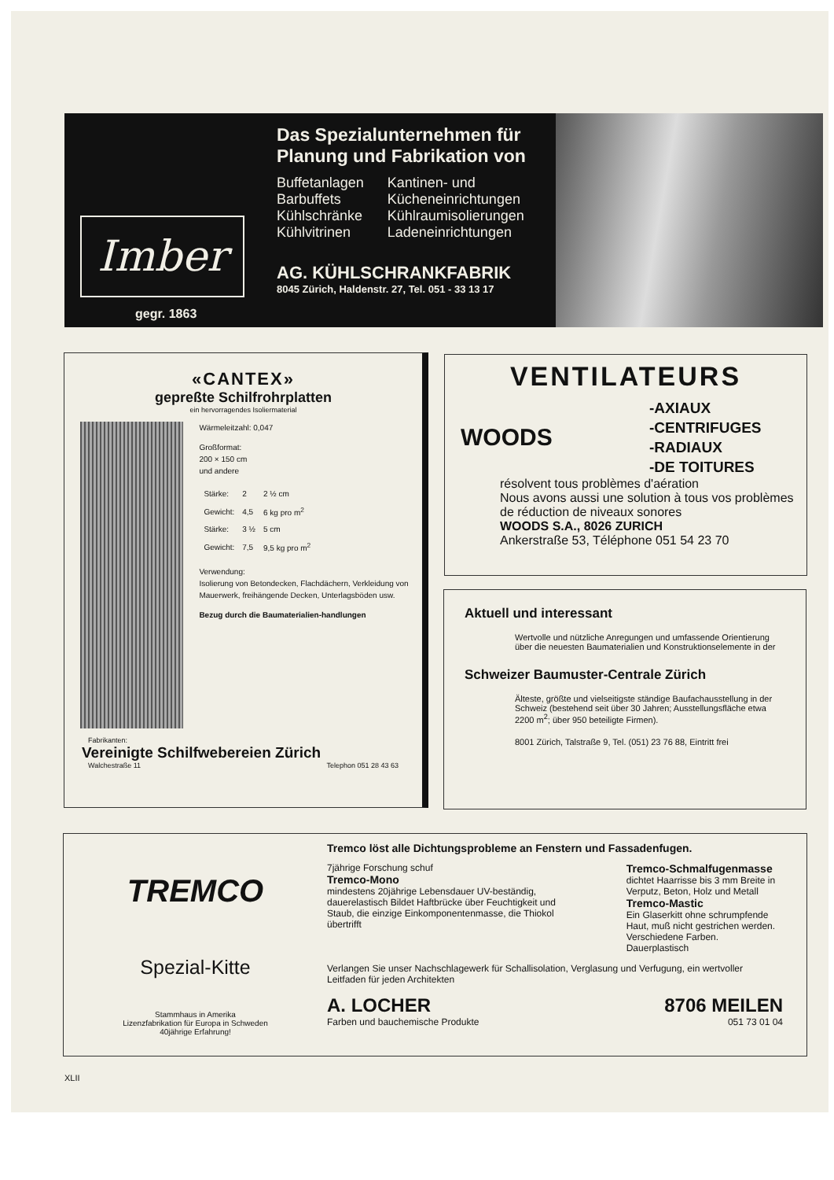Imber
gegr. 1863
Das Spezialunternehmen für Planung und Fabrikation von
Buffetanlagen
Barbuffets
Kühlschränke
Kühlvitrinen
Kantinen- und
Kücheneinrichtungen
Kühlraumisolierungen
Ladeneinrichtungen
AG. KÜHLSCHRANKFABRIK
8045 Zürich, Haldenstr. 27, Tel. 051 - 33 13 17
«CANTEX»
gepreßte Schilfrohrplatten
ein hervorragendes Isoliermaterial
Wärmeleitzahl: 0,047
Großformat:
200 × 150 cm
und andere
| Stärke: | 2 | 2 ½ cm |
| Gewicht: | 4,5 | 6 kg pro m<sup>2</sup> |
| Stärke: | 3 ½ | 5 cm |
| Gewicht: | 7,5 | 9,5 kg pro m<sup>2</sup> |
Verwendung:
Isolierung von Betondecken, Flachdächern, Verkleidung von Mauerwerk, freihängende Decken, Unterlagsböden usw.
Bezug durch die Baumaterialien-handlungen
Fabrikanten:
Vereinigte Schilfwebereien Zürich
Walchestraße 11 Telephon 051 28 43 63
VENTILATEURS
WOODS
-AXIAUX
-CENTRIFUGES
-RADIAUX
-DE TOITURES
résolvent tous problèmes d'aération
Nous avons aussi une solution à tous vos problèmes de réduction de niveaux sonores
WOODS S.A., 8026 ZURICH
Ankerstraße 53, Téléphone 051 54 23 70
Aktuell und interessant
Wertvolle und nützliche Anregungen und umfassende Orientierung über die neuesten Baumaterialien und Konstruktionselemente in der
Schweizer Baumuster-Centrale Zürich
Älteste, größte und vielseitigste ständige Baufachausstellung in der Schweiz (bestehend seit über 30 Jahren; Ausstellungsfläche etwa 2200 m<sup>2</sup>; über 950 beteiligte Firmen).
8001 Zürich, Talstraße 9, Tel. (051) 23 76 88, Eintritt frei
TREMCO
Spezial-Kitte
Stammhaus in Amerika
Lizenzfabrikation für Europa in Schweden
40jährige Erfahrung!
Tremco löst alle Dichtungsprobleme an Fenstern und Fassadenfugen.
7jährige Forschung schuf
Tremco-Mono
mindestens 20jährige Lebensdauer UV-beständig, dauerelastisch Bildet Haftbrücke über Feuchtigkeit und Staub, die einzige Einkomponentenmasse, die Thiokol übertrifft
Tremco-Schmalfugenmasse
dichtet Haarrisse bis 3 mm Breite in Verputz, Beton, Holz und Metall
Tremco-Mastic
Ein Glaserkitt ohne schrumpfende Haut, muß nicht gestrichen werden. Verschiedene Farben. Dauerplastisch
Verlangen Sie unser Nachschlagewerk für Schallisolation, Verglasung und Verfugung, ein wertvoller Leitfaden für jeden Architekten
A. LOCHER 8706 MEILEN
Farben und bauchemische Produkte 051 73 01 04
XLII